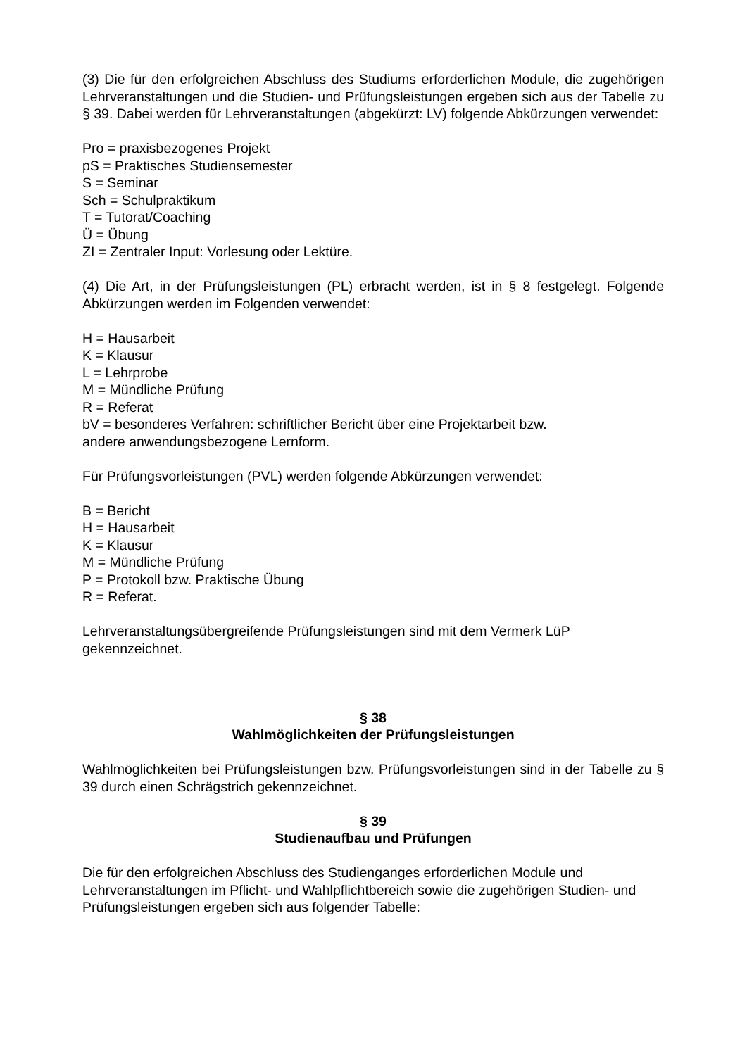(3) Die für den erfolgreichen Abschluss des Studiums erforderlichen Module, die zugehörigen Lehrveranstaltungen und die Studien- und Prüfungsleistungen ergeben sich aus der Tabelle zu § 39. Dabei werden für Lehrveranstaltungen (abgekürzt: LV) folgende Abkürzungen verwendet:
Pro = praxisbezogenes Projekt
pS = Praktisches Studiensemester
S = Seminar
Sch = Schulpraktikum
T = Tutorat/Coaching
Ü = Übung
ZI = Zentraler Input: Vorlesung oder Lektüre.
(4) Die Art, in der Prüfungsleistungen (PL) erbracht werden, ist in § 8 festgelegt. Folgende Abkürzungen werden im Folgenden verwendet:
H = Hausarbeit
K = Klausur
L = Lehrprobe
M = Mündliche Prüfung
R = Referat
bV = besonderes Verfahren: schriftlicher Bericht über eine Projektarbeit bzw.
andere anwendungsbezogene Lernform.
Für Prüfungsvorleistungen (PVL) werden folgende Abkürzungen verwendet:
B = Bericht
H = Hausarbeit
K = Klausur
M = Mündliche Prüfung
P = Protokoll bzw. Praktische Übung
R = Referat.
Lehrveranstaltungsübergreifende Prüfungsleistungen sind mit dem Vermerk LüP gekennzeichnet.
§ 38
Wahlmöglichkeiten der Prüfungsleistungen
Wahlmöglichkeiten bei Prüfungsleistungen bzw. Prüfungsvorleistungen sind in der Tabelle zu § 39 durch einen Schrägstrich gekennzeichnet.
§ 39
Studienaufbau und Prüfungen
Die für den erfolgreichen Abschluss des Studienganges erforderlichen Module und Lehrveranstaltungen im Pflicht- und Wahlpflichtbereich sowie die zugehörigen Studien- und Prüfungsleistungen ergeben sich aus folgender Tabelle: